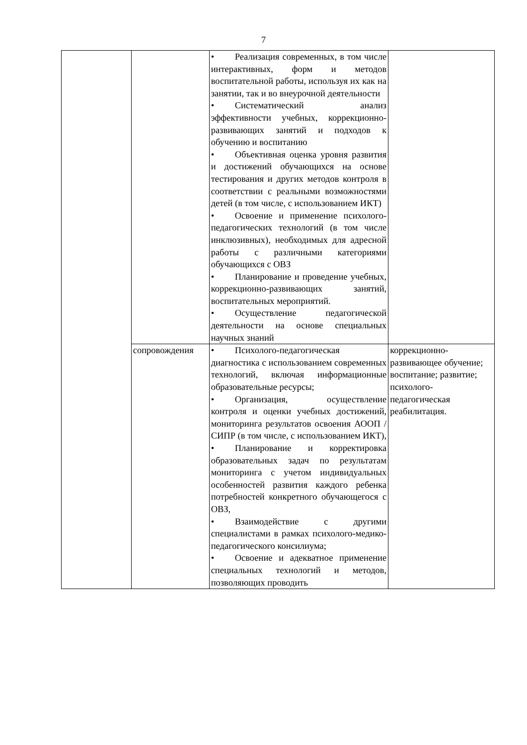7
| | | • Реализация современных, в том числе интерактивных, форм и методов воспитательной работы, используя их как на занятии, так и во внеурочной деятельности • Систематический анализ эффективности учебных, коррекционно-развивающих занятий и подходов к обучению и воспитанию • Объективная оценка уровня развития и достижений обучающихся на основе тестирования и других методов контроля в соответствии с реальными возможностями детей (в том числе, с использованием ИКТ) • Освоение и применение психолого-педагогических технологий (в том числе инклюзивных), необходимых для адресной работы с различными категориями обучающихся с ОВЗ • Планирование и проведение учебных, коррекционно-развивающих занятий, воспитательных мероприятий. • Осуществление педагогической деятельности на основе специальных научных знаний | |
| | сопровождения | • Психолого-педагогическая диагностика с использованием современных технологий, включая информационные образовательные ресурсы; • Организация, осуществление контроля и оценки учебных достижений, мониторинга результатов освоения АООП / СИПР (в том числе, с использованием ИКТ), • Планирование и корректировка образовательных задач по результатам мониторинга с учетом индивидуальных особенностей развития каждого ребенка потребностей конкретного обучающегося с ОВЗ, • Взаимодействие с другими специалистами в рамках психолого-медико-педагогического консилиума; • Освоение и адекватное применение специальных технологий и методов, позволяющих проводить | коррекционно-развивающее обучение; воспитание; развитие; психолого-педагогическая реабилитация. |